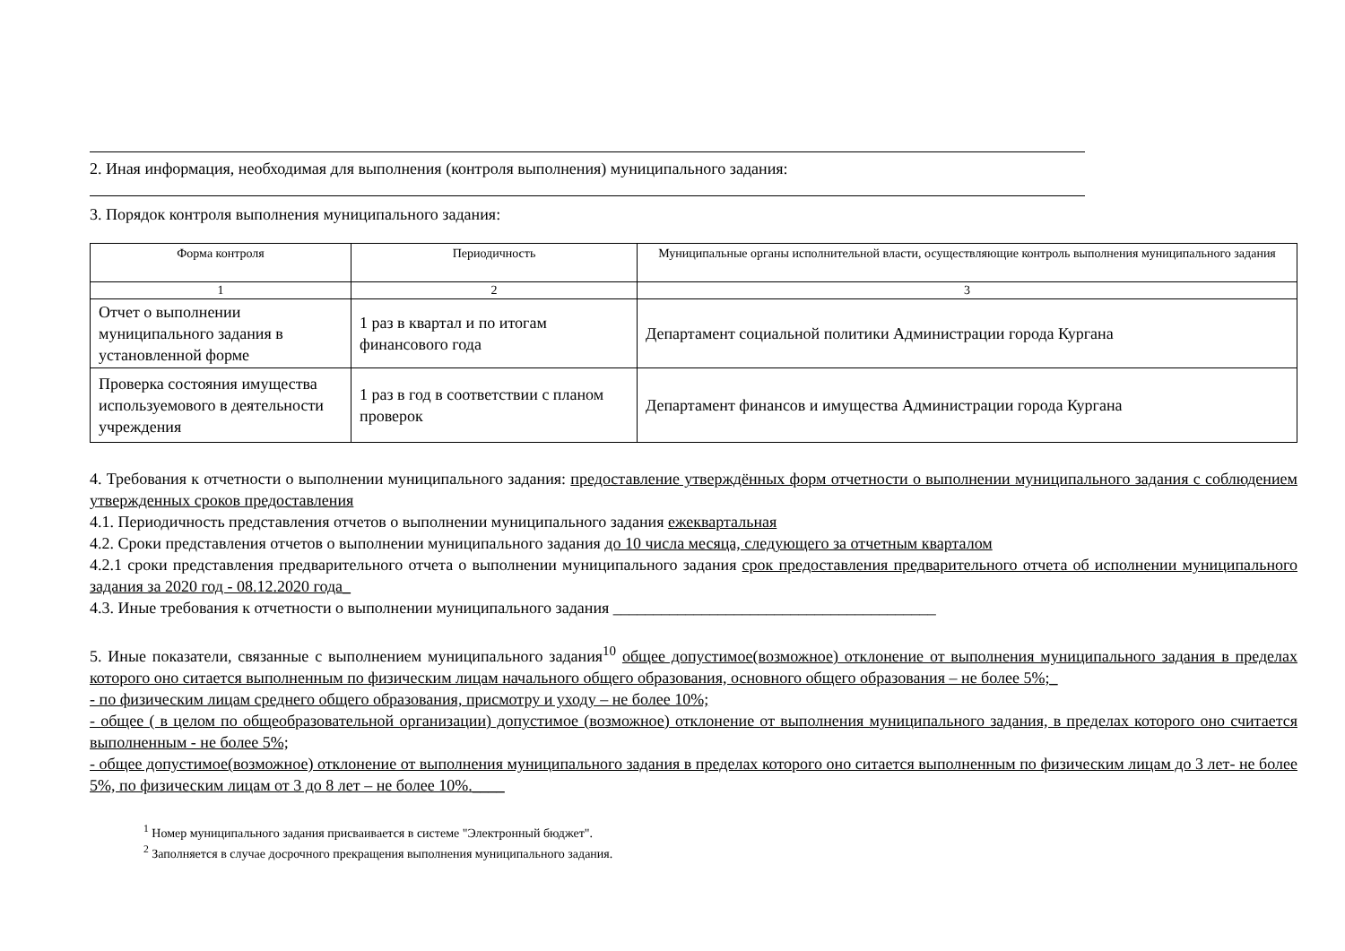2. Иная информация, необходимая для выполнения (контроля выполнения) муниципального задания:
3. Порядок контроля выполнения муниципального задания:
| Форма контроля | Периодичность | Муниципальные органы исполнительной власти, осуществляющие контроль выполнения муниципального задания |
| --- | --- | --- |
| 1 | 2 | 3 |
| Отчет о выполнении муниципального задания в установленной форме | 1 раз в квартал и по итогам финансового года | Департамент социальной политики Администрации города Кургана |
| Проверка состояния имущества используемового в деятельности учреждения | 1 раз в год в соответствии с планом проверок | Департамент финансов и имущества Администрации города Кургана |
4. Требования к отчетности о выполнении муниципального задания: предоставление утверждённых форм отчетности о выполнении муниципального задания с соблюдением утвержденных сроков предоставления
4.1. Периодичность представления отчетов о выполнении муниципального задания ежеквартальная
4.2. Сроки представления отчетов о выполнении муниципального задания до 10 числа месяца, следующего за отчетным кварталом
4.2.1 сроки представления предварительного отчета о выполнении муниципального задания срок предоставления предварительного отчета об исполнении муниципального задания за 2020 год - 08.12.2020 года_
4.3. Иные требования к отчетности о выполнении муниципального задания ________________________________________
5. Иные показатели, связанные с выполнением муниципального задания<sup>10</sup> общее допустимое(возможное) отклонение от выполнения муниципального задания в пределах которого оно ситается выполненным по физическим лицам начального общего образования, основного общего образования – не более 5%;_
- по физическим лицам среднего общего образования, присмотру и уходу – не более 10%;
- общее ( в целом по общеобразовательной организации) допустимое (возможное) отклонение от выполнения муниципального задания, в пределах которого оно считается выполненным - не более 5%;
- общее допустимое(возможное) отклонение от выполнения муниципального задания в пределах которого оно ситается выполненным по физическим лицам до 3 лет- не более 5%, по физическим лицам от 3 до 8 лет – не более 10%.____
<sup>1</sup> Номер муниципального задания присваивается в системе "Электронный бюджет".
<sup>2</sup> Заполняется в случае досрочного прекращения выполнения муниципального задания.